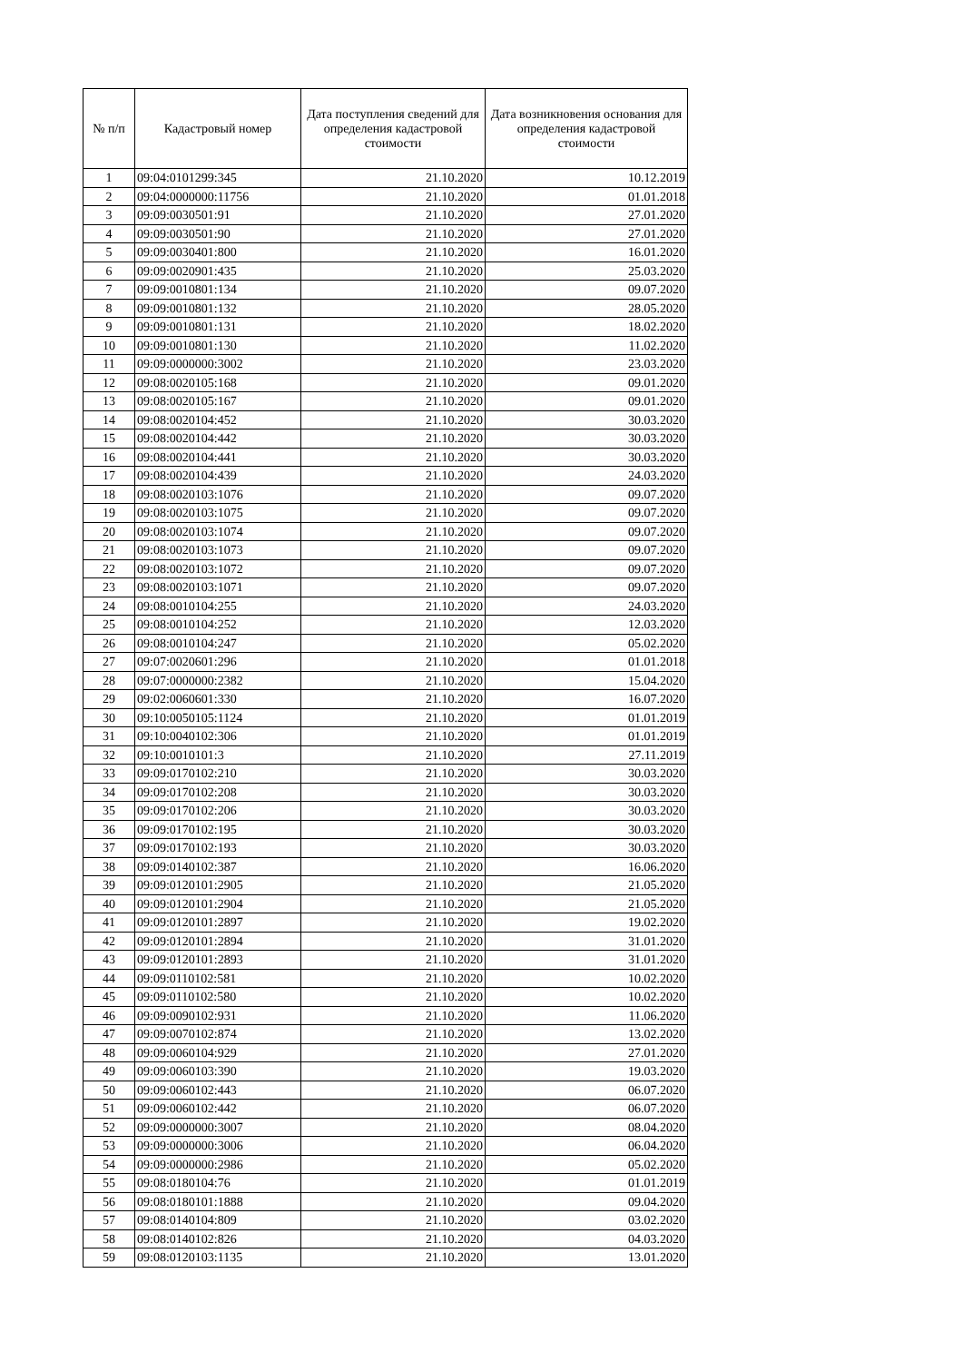| № п/п | Кадастровый номер | Дата поступления сведений для определения кадастровой стоимости | Дата возникновения основания для определения кадастровой стоимости |
| --- | --- | --- | --- |
| 1 | 09:04:0101299:345 | 21.10.2020 | 10.12.2019 |
| 2 | 09:04:0000000:11756 | 21.10.2020 | 01.01.2018 |
| 3 | 09:09:0030501:91 | 21.10.2020 | 27.01.2020 |
| 4 | 09:09:0030501:90 | 21.10.2020 | 27.01.2020 |
| 5 | 09:09:0030401:800 | 21.10.2020 | 16.01.2020 |
| 6 | 09:09:0020901:435 | 21.10.2020 | 25.03.2020 |
| 7 | 09:09:0010801:134 | 21.10.2020 | 09.07.2020 |
| 8 | 09:09:0010801:132 | 21.10.2020 | 28.05.2020 |
| 9 | 09:09:0010801:131 | 21.10.2020 | 18.02.2020 |
| 10 | 09:09:0010801:130 | 21.10.2020 | 11.02.2020 |
| 11 | 09:09:0000000:3002 | 21.10.2020 | 23.03.2020 |
| 12 | 09:08:0020105:168 | 21.10.2020 | 09.01.2020 |
| 13 | 09:08:0020105:167 | 21.10.2020 | 09.01.2020 |
| 14 | 09:08:0020104:452 | 21.10.2020 | 30.03.2020 |
| 15 | 09:08:0020104:442 | 21.10.2020 | 30.03.2020 |
| 16 | 09:08:0020104:441 | 21.10.2020 | 30.03.2020 |
| 17 | 09:08:0020104:439 | 21.10.2020 | 24.03.2020 |
| 18 | 09:08:0020103:1076 | 21.10.2020 | 09.07.2020 |
| 19 | 09:08:0020103:1075 | 21.10.2020 | 09.07.2020 |
| 20 | 09:08:0020103:1074 | 21.10.2020 | 09.07.2020 |
| 21 | 09:08:0020103:1073 | 21.10.2020 | 09.07.2020 |
| 22 | 09:08:0020103:1072 | 21.10.2020 | 09.07.2020 |
| 23 | 09:08:0020103:1071 | 21.10.2020 | 09.07.2020 |
| 24 | 09:08:0010104:255 | 21.10.2020 | 24.03.2020 |
| 25 | 09:08:0010104:252 | 21.10.2020 | 12.03.2020 |
| 26 | 09:08:0010104:247 | 21.10.2020 | 05.02.2020 |
| 27 | 09:07:0020601:296 | 21.10.2020 | 01.01.2018 |
| 28 | 09:07:0000000:2382 | 21.10.2020 | 15.04.2020 |
| 29 | 09:02:0060601:330 | 21.10.2020 | 16.07.2020 |
| 30 | 09:10:0050105:1124 | 21.10.2020 | 01.01.2019 |
| 31 | 09:10:0040102:306 | 21.10.2020 | 01.01.2019 |
| 32 | 09:10:0010101:3 | 21.10.2020 | 27.11.2019 |
| 33 | 09:09:0170102:210 | 21.10.2020 | 30.03.2020 |
| 34 | 09:09:0170102:208 | 21.10.2020 | 30.03.2020 |
| 35 | 09:09:0170102:206 | 21.10.2020 | 30.03.2020 |
| 36 | 09:09:0170102:195 | 21.10.2020 | 30.03.2020 |
| 37 | 09:09:0170102:193 | 21.10.2020 | 30.03.2020 |
| 38 | 09:09:0140102:387 | 21.10.2020 | 16.06.2020 |
| 39 | 09:09:0120101:2905 | 21.10.2020 | 21.05.2020 |
| 40 | 09:09:0120101:2904 | 21.10.2020 | 21.05.2020 |
| 41 | 09:09:0120101:2897 | 21.10.2020 | 19.02.2020 |
| 42 | 09:09:0120101:2894 | 21.10.2020 | 31.01.2020 |
| 43 | 09:09:0120101:2893 | 21.10.2020 | 31.01.2020 |
| 44 | 09:09:0110102:581 | 21.10.2020 | 10.02.2020 |
| 45 | 09:09:0110102:580 | 21.10.2020 | 10.02.2020 |
| 46 | 09:09:0090102:931 | 21.10.2020 | 11.06.2020 |
| 47 | 09:09:0070102:874 | 21.10.2020 | 13.02.2020 |
| 48 | 09:09:0060104:929 | 21.10.2020 | 27.01.2020 |
| 49 | 09:09:0060103:390 | 21.10.2020 | 19.03.2020 |
| 50 | 09:09:0060102:443 | 21.10.2020 | 06.07.2020 |
| 51 | 09:09:0060102:442 | 21.10.2020 | 06.07.2020 |
| 52 | 09:09:0000000:3007 | 21.10.2020 | 08.04.2020 |
| 53 | 09:09:0000000:3006 | 21.10.2020 | 06.04.2020 |
| 54 | 09:09:0000000:2986 | 21.10.2020 | 05.02.2020 |
| 55 | 09:08:0180104:76 | 21.10.2020 | 01.01.2019 |
| 56 | 09:08:0180101:1888 | 21.10.2020 | 09.04.2020 |
| 57 | 09:08:0140104:809 | 21.10.2020 | 03.02.2020 |
| 58 | 09:08:0140102:826 | 21.10.2020 | 04.03.2020 |
| 59 | 09:08:0120103:1135 | 21.10.2020 | 13.01.2020 |